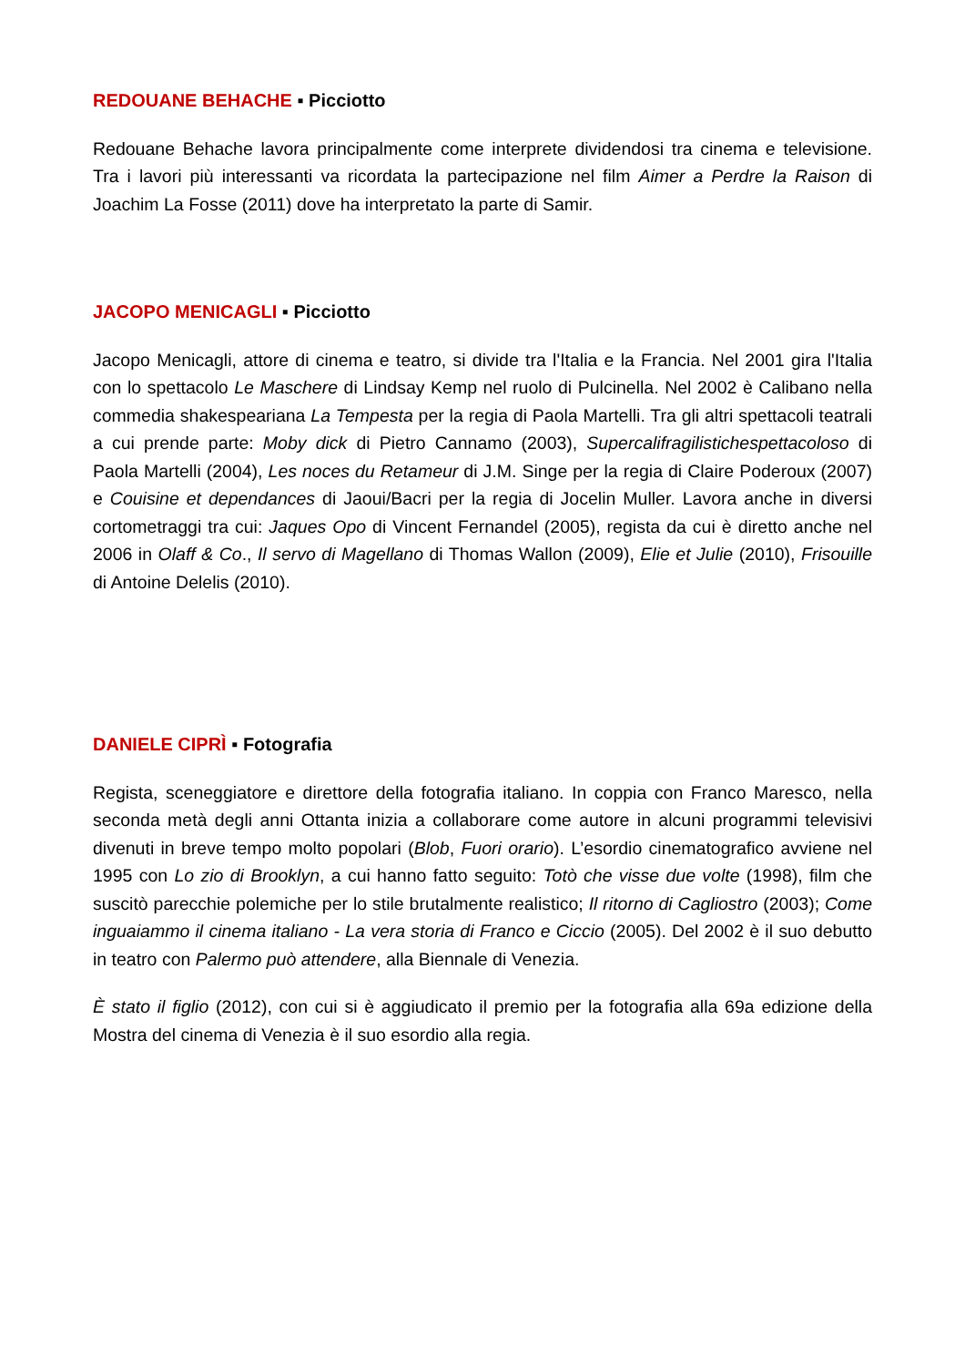REDOUANE BEHACHE ▪ Picciotto
Redouane Behache lavora principalmente come interprete dividendosi tra cinema e televisione. Tra i lavori più interessanti va ricordata la partecipazione nel film Aimer a Perdre la Raison di Joachim La Fosse (2011) dove ha interpretato la parte di Samir.
JACOPO MENICAGLI ▪ Picciotto
Jacopo Menicagli, attore di cinema e teatro, si divide tra l'Italia e la Francia. Nel 2001 gira l'Italia con lo spettacolo Le Maschere di Lindsay Kemp nel ruolo di Pulcinella. Nel 2002 è Calibano nella commedia shakespeariana La Tempesta per la regia di Paola Martelli. Tra gli altri spettacoli teatrali a cui prende parte: Moby dick di Pietro Cannamo (2003), Supercalifragilistichespettacoloso di Paola Martelli (2004), Les noces du Retameur di J.M. Singe per la regia di Claire Poderoux (2007) e Couisine et dependances di Jaoui/Bacri per la regia di Jocelin Muller. Lavora anche in diversi cortometraggi tra cui: Jaques Opo di Vincent Fernandel (2005), regista da cui è diretto anche nel 2006 in Olaff & Co., Il servo di Magellano di Thomas Wallon (2009), Elie et Julie (2010), Frisouille di Antoine Delelis (2010).
DANIELE CIPRÌ ▪ Fotografia
Regista, sceneggiatore e direttore della fotografia italiano. In coppia con Franco Maresco, nella seconda metà degli anni Ottanta inizia a collaborare come autore in alcuni programmi televisivi divenuti in breve tempo molto popolari (Blob, Fuori orario). L’esordio cinematografico avviene nel 1995 con Lo zio di Brooklyn, a cui hanno fatto seguito: Totò che visse due volte (1998), film che suscitò parecchie polemiche per lo stile brutalmente realistico; Il ritorno di Cagliostro (2003); Come inguaiammo il cinema italiano - La vera storia di Franco e Ciccio (2005). Del 2002 è il suo debutto in teatro con Palermo può attendere, alla Biennale di Venezia.
È stato il figlio (2012), con cui si è aggiudicato il premio per la fotografia alla 69a edizione della Mostra del cinema di Venezia è il suo esordio alla regia.